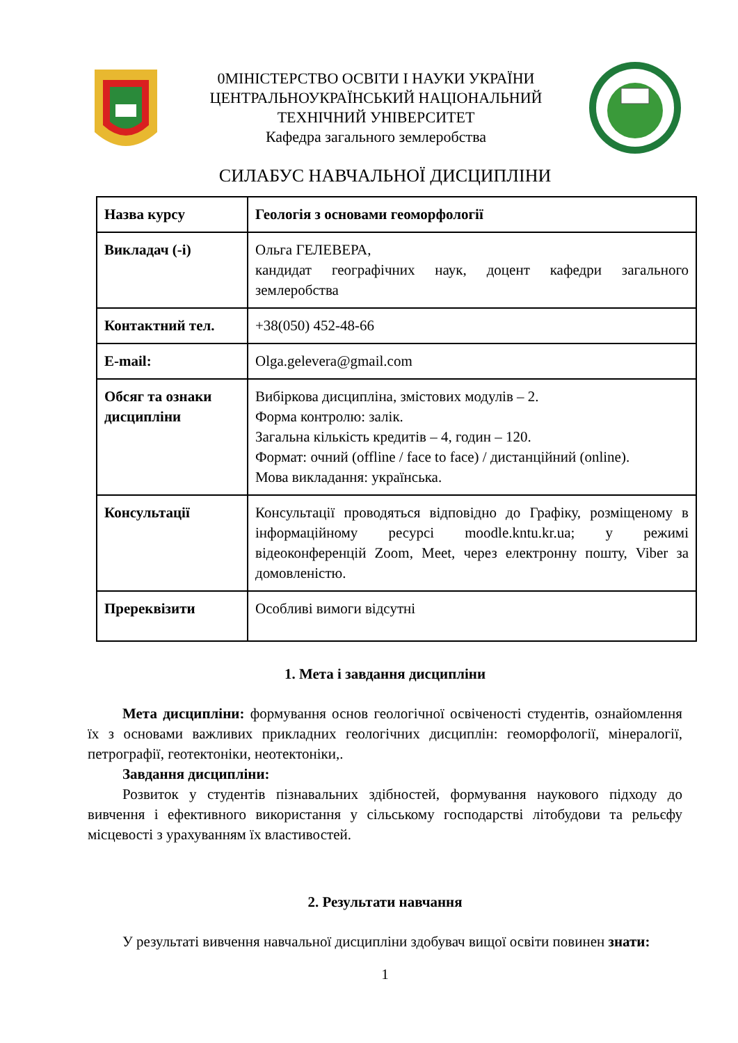0МІНІСТЕРСТВО ОСВІТИ І НАУКИ УКРАЇНИ
ЦЕНТРАЛЬНОУКРАЇНСЬКИЙ НАЦІОНАЛЬНИЙ
ТЕХНІЧНИЙ УНІВЕРСИТЕТ
Кафедра загального землеробства
СИЛАБУС НАВЧАЛЬНОЇ ДИСЦИПЛІНИ
| Назва курсу | Геологія з основами геоморфології |
| Викладач (-і) | Ольга ГЕЛЕВЕРА, кандидат географічних наук, доцент кафедри загального землеробства |
| Контактний тел. | +38(050) 452-48-66 |
| E-mail: | Olga.gelevera@gmail.com |
| Обсяг та ознаки дисципліни | Вибіркова дисципліна, змістових модулів – 2. Форма контролю: залік. Загальна кількість кредитів – 4, годин – 120. Формат: очний (offline / face to face) / дистанційний (online). Мова викладання: українська. |
| Консультації | Консультації проводяться відповідно до Графіку, розміщеному в інформаційному ресурсі moodle.kntu.kr.ua; у режимі відеоконференцій Zoom, Meet, через електронну пошту, Viber за домовленістю. |
| Пререквізити | Особливі вимоги відсутні |
1. Мета і завдання дисципліни
Мета дисципліни: формування основ геологічної освіченості студентів, ознайомлення їх з основами важливих прикладних геологічних дисциплін: геоморфології, мінералогії, петрографії, геотектоніки, неотектоніки,.
Завдання дисципліни:
Розвиток у студентів пізнавальних здібностей, формування наукового підходу до вивчення і ефективного використання у сільському господарстві літобудови та рельєфу місцевості з урахуванням їх властивостей.
2. Результати навчання
У результаті вивчення навчальної дисципліни здобувач вищої освіти повинен знати:
1